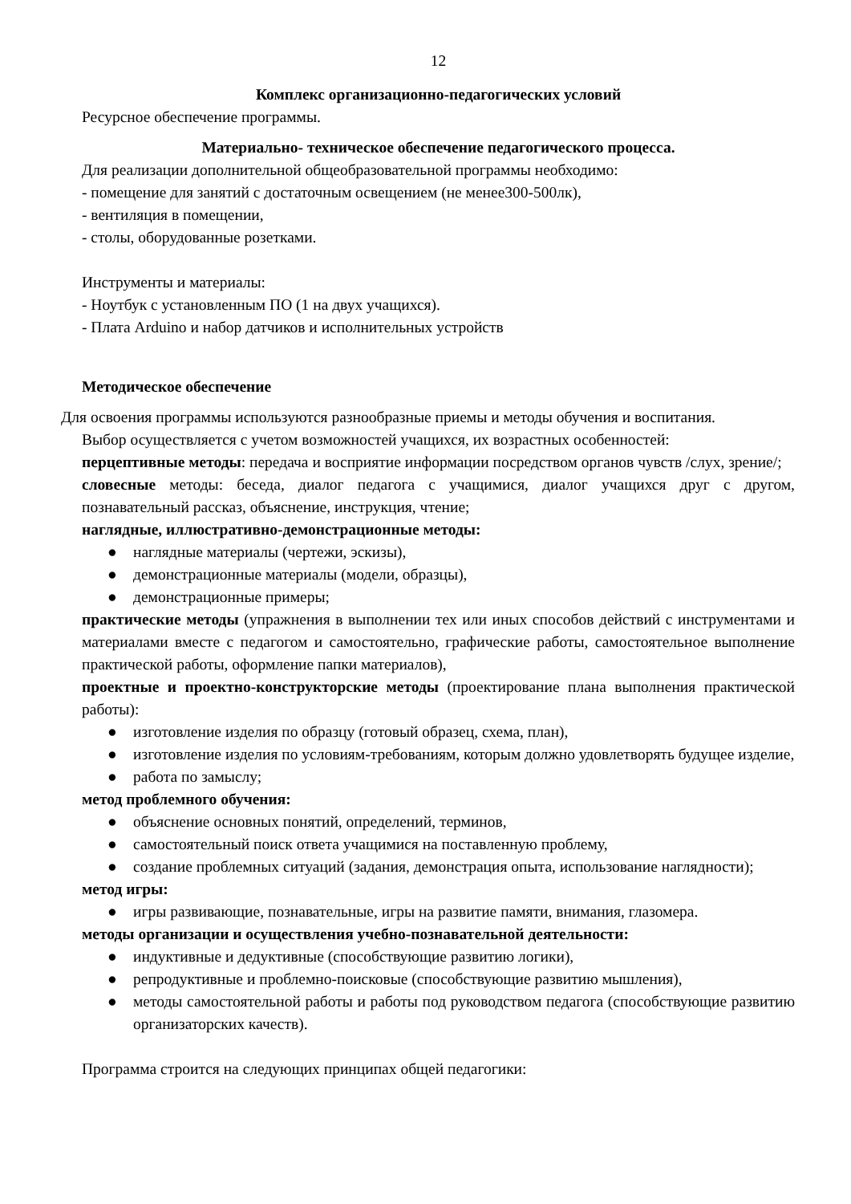12
Комплекс организационно-педагогических условий
Ресурсное обеспечение программы.
Материально- техническое обеспечение педагогического процесса.
Для реализации дополнительной общеобразовательной программы необходимо:
- помещение для занятий с достаточным освещением (не менее300-500лк),
- вентиляция в помещении,
- столы, оборудованные розетками.
Инструменты и материалы:
- Ноутбук с установленным ПО (1 на двух учащихся).
- Плата Arduino и набор датчиков и исполнительных устройств
Методическое обеспечение
Для освоения программы используются разнообразные приемы и методы обучения и воспитания.
Выбор осуществляется с учетом возможностей учащихся, их возрастных особенностей:
перцептивные методы: передача и восприятие информации посредством органов чувств /слух, зрение/;
словесные методы: беседа, диалог педагога с учащимися, диалог учащихся друг с другом, познавательный рассказ, объяснение, инструкция, чтение;
наглядные, иллюстративно-демонстрационные методы:
● наглядные материалы (чертежи, эскизы),
● демонстрационные материалы (модели, образцы),
● демонстрационные примеры;
практические методы (упражнения в выполнении тех или иных способов действий с инструментами и материалами вместе с педагогом и самостоятельно, графические работы, самостоятельное выполнение практической работы, оформление папки материалов),
проектные и проектно-конструкторские методы (проектирование плана выполнения практической работы):
● изготовление изделия по образцу (готовый образец, схема, план),
● изготовление изделия по условиям-требованиям, которым должно удовлетворять будущее изделие,
● работа по замыслу;
метод проблемного обучения:
● объяснение основных понятий, определений, терминов,
● самостоятельный поиск ответа учащимися на поставленную проблему,
● создание проблемных ситуаций (задания, демонстрация опыта, использование наглядности);
метод игры:
● игры развивающие, познавательные, игры на развитие памяти, внимания, глазомера.
методы организации и осуществления учебно-познавательной деятельности:
● индуктивные и дедуктивные (способствующие развитию логики),
● репродуктивные и проблемно-поисковые (способствующие развитию мышления),
● методы самостоятельной работы и работы под руководством педагога (способствующие развитию организаторских качеств).
Программа строится на следующих принципах общей педагогики: